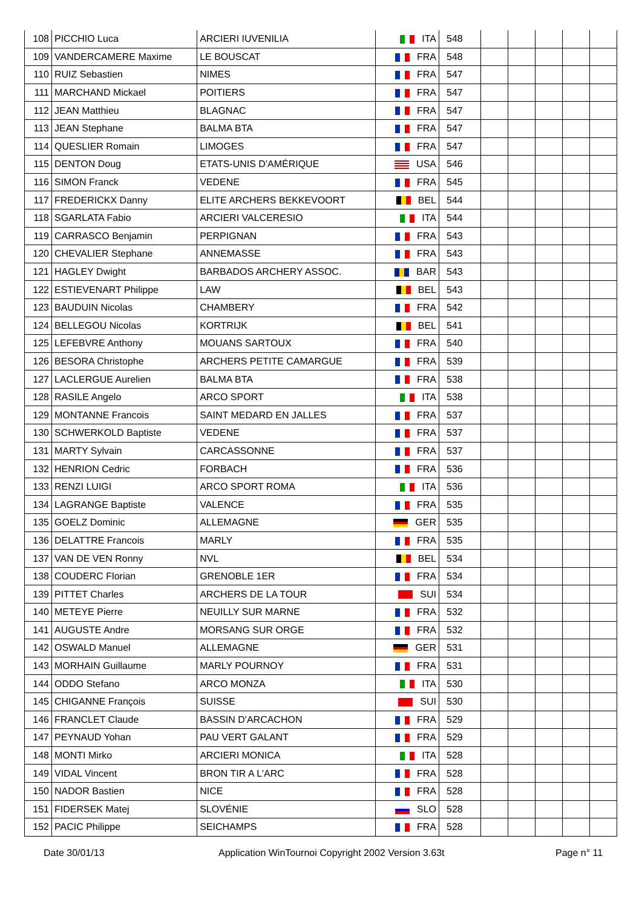| 108 | PICCHIO Luca | ARCIERI IUVENILIA | ITA | 548 | | | | | |
| 109 | VANDERCAMERE Maxime | LE BOUSCAT | FRA | 548 | | | | | |
| 110 | RUIZ Sebastien | NIMES | FRA | 547 | | | | | |
| 111 | MARCHAND Mickael | POITIERS | FRA | 547 | | | | | |
| 112 | JEAN Matthieu | BLAGNAC | FRA | 547 | | | | | |
| 113 | JEAN Stephane | BALMA BTA | FRA | 547 | | | | | |
| 114 | QUESLIER Romain | LIMOGES | FRA | 547 | | | | | |
| 115 | DENTON Doug | ETATS-UNIS D'AMÉRIQUE | USA | 546 | | | | | |
| 116 | SIMON Franck | VEDENE | FRA | 545 | | | | | |
| 117 | FREDERICKX Danny | ELITE ARCHERS BEKKEVOORT | BEL | 544 | | | | | |
| 118 | SGARLATA Fabio | ARCIERI VALCERESIO | ITA | 544 | | | | | |
| 119 | CARRASCO Benjamin | PERPIGNAN | FRA | 543 | | | | | |
| 120 | CHEVALIER Stephane | ANNEMASSE | FRA | 543 | | | | | |
| 121 | HAGLEY Dwight | BARBADOS ARCHERY ASSOC. | BAR | 543 | | | | | |
| 122 | ESTIEVENART Philippe | LAW | BEL | 543 | | | | | |
| 123 | BAUDUIN Nicolas | CHAMBERY | FRA | 542 | | | | | |
| 124 | BELLEGOU Nicolas | KORTRIJK | BEL | 541 | | | | | |
| 125 | LEFEBVRE Anthony | MOUANS SARTOUX | FRA | 540 | | | | | |
| 126 | BESORA Christophe | ARCHERS PETITE CAMARGUE | FRA | 539 | | | | | |
| 127 | LACLERGUE Aurelien | BALMA BTA | FRA | 538 | | | | | |
| 128 | RASILE Angelo | ARCO SPORT | ITA | 538 | | | | | |
| 129 | MONTANNE Francois | SAINT MEDARD EN JALLES | FRA | 537 | | | | | |
| 130 | SCHWERKOLD Baptiste | VEDENE | FRA | 537 | | | | | |
| 131 | MARTY Sylvain | CARCASSONNE | FRA | 537 | | | | | |
| 132 | HENRION Cedric | FORBACH | FRA | 536 | | | | | |
| 133 | RENZI LUIGI | ARCO SPORT ROMA | ITA | 536 | | | | | |
| 134 | LAGRANGE Baptiste | VALENCE | FRA | 535 | | | | | |
| 135 | GOELZ Dominic | ALLEMAGNE | GER | 535 | | | | | |
| 136 | DELATTRE Francois | MARLY | FRA | 535 | | | | | |
| 137 | VAN DE VEN Ronny | NVL | BEL | 534 | | | | | |
| 138 | COUDERC Florian | GRENOBLE 1ER | FRA | 534 | | | | | |
| 139 | PITTET Charles | ARCHERS DE LA TOUR | SUI | 534 | | | | | |
| 140 | METEYE Pierre | NEUILLY SUR MARNE | FRA | 532 | | | | | |
| 141 | AUGUSTE Andre | MORSANG SUR ORGE | FRA | 532 | | | | | |
| 142 | OSWALD Manuel | ALLEMAGNE | GER | 531 | | | | | |
| 143 | MORHAIN Guillaume | MARLY POURNOY | FRA | 531 | | | | | |
| 144 | ODDO Stefano | ARCO MONZA | ITA | 530 | | | | | |
| 145 | CHIGANNE François | SUISSE | SUI | 530 | | | | | |
| 146 | FRANCLET Claude | BASSIN D'ARCACHON | FRA | 529 | | | | | |
| 147 | PEYNAUD Yohan | PAU VERT GALANT | FRA | 529 | | | | | |
| 148 | MONTI Mirko | ARCIERI MONICA | ITA | 528 | | | | | |
| 149 | VIDAL Vincent | BRON TIR A L'ARC | FRA | 528 | | | | | |
| 150 | NADOR Bastien | NICE | FRA | 528 | | | | | |
| 151 | FIDERSEK Matej | SLOVÉNIE | SLO | 528 | | | | | |
| 152 | PACIC Philippe | SEICHAMPS | FRA | 528 | | | | | |
Date 30/01/13 Application WinTournoi Copyright 2002 Version 3.63t Page n° 11